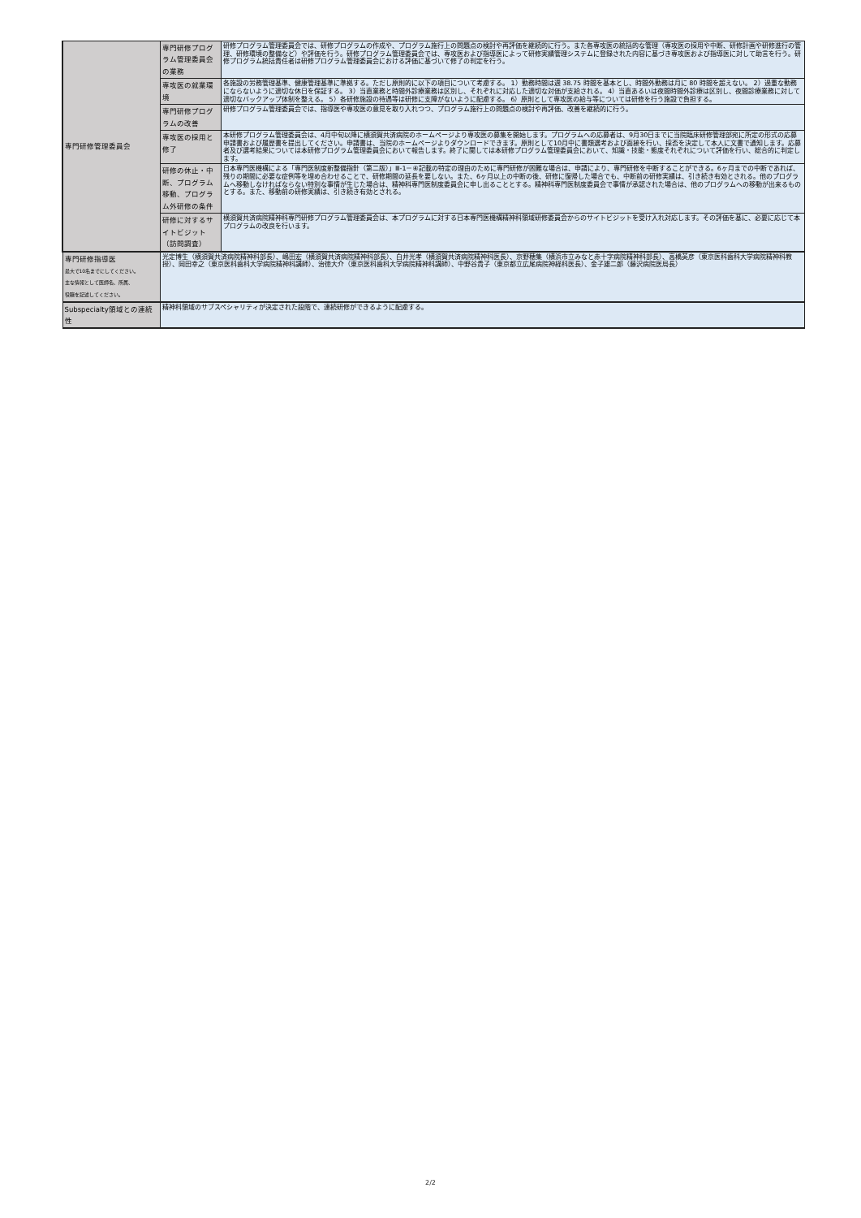| 専門研修管理委員会 | 専門研修プログラム管理委員会の業務 | 研修プログラム管理委員会では、研修プログラムの作成や、プログラム施行上の問題点の検討や再評価を継続的に行う。また各専攻医の統括的な管理（専攻医の採用や中断、研修計画や研修進行の管理、研修環境の整備など）や評価を行う。研修プログラム管理委員会では、専攻医および指導医によって研修実績管理システムに登録された内容に基づき専攻医および指導医に対して助言を行う。研修プログラム統括責任者は研修プログラム管理委員会における評価に基づいて修了の判定を行う。 |
| | 専攻医の就業環境 | 各施設の労務管理基準、健康管理基準に準拠する。ただし原則的に以下の項目について考慮する。 1）勤務時間は週 38.75 時間を基本とし、時間外勤務は月に 80 時間を超えない。 2）過重な勤務にならないように適切な休日を保証する。 3）当直業務と時間外診療業務は区別し、それぞれに対応した適切な対価が支給される。 4）当直あるいは夜間時間外診療は区別し、夜間診療業務に対して適切なバックアップ体制を整える。 5）各研修施設の待遇等は研修に支障がないように配慮する。 6）原則として専攻医の給与等については研修を行う施設で負担する。 |
| | 専門研修プログラムの改善 | 研修プログラム管理委員会では、指導医や専攻医の意見を取り入れつつ、プログラム施行上の問題点の検討や再評価、改善を継続的に行う。 |
| | 専攻医の採用と修了 | 本研修プログラム管理委員会は、4月中旬以降に横須賀共済病院のホームページより専攻医の募集を開始します。プログラムへの応募者は、9月30日までに当院臨床研修管理部宛に所定の形式の応募申請書および履歴書を提出してください。申請書は、当院のホームページよりダウンロードできます。原則として10月中に書類選考および面接を行い、採否を決定して本人に文書で通知します。応募者及び選考結果については本研修プログラム管理委員会において報告します。終了に関しては本研修プログラム管理委員会において、知識・技能・態度それぞれについて評価を行い、総合的に判定します。 |
| | 研修の休止・中断、プログラム移動、プログラム外研修の条件 | 日本専門医機構による「専門医制度新整備指針（第二版）」Ⅲ-1－④記載の特定の理由のために専門研修が困難な場合は、申請により、専門研修を中断することができる。6ヶ月までの中断であれば、残りの期間に必要な症例等を埋め合わせることで、研修期間の延長を要しない。また、6ヶ月以上の中断の後、研修に復帰した場合でも、中断前の研修実績は、引き続き有効とされる。他のプログラムへ移動しなければならない特別な事情が生じた場合は、精神科専門医制度委員会に申し出ることとする。精神科専門医制度委員会で事情が承認された場合は、他のプログラムへの移動が出来るものとする。また、移動前の研修実績は、引き続き有効とされる。 |
| | 研修に対するサイトビジット（訪問調査） | 横須賀共済病院精神科専門研修プログラム管理委員会は、本プログラムに対する日本専門医機構精神科領域研修委員会からのサイトビジットを受け入れ対応します。その評価を基に、必要に応じて本プログラムの改良を行います。 |
| 専門研修指導医 最大で10名までにしてください。 主な情報として医師名、所属、 役職を記述してください。 | 光定博生（横須賀共済病院精神科部長）、嶋田宏（横須賀共済病院精神科部長）、白井光孝（横須賀共済病院精神科医長）、京野穂集（横浜市立みなと赤十字病院精神科部長）、高橋英彦（東京医科歯科大学病院精神科教授）、岡田幸之（東京医科歯科大学病院精神科講師）、治徳大介（東京医科歯科大学病院精神科講師）、中野谷貴子（東京都立広尾病院神経科医長）、金子雄二郎（藤沢病院医局長） | |
| Subspecialty領域との連続性 | 精神科領域のサブスペシャリティが決定された段階で、連続研修ができるように配慮する。 | |
2/2